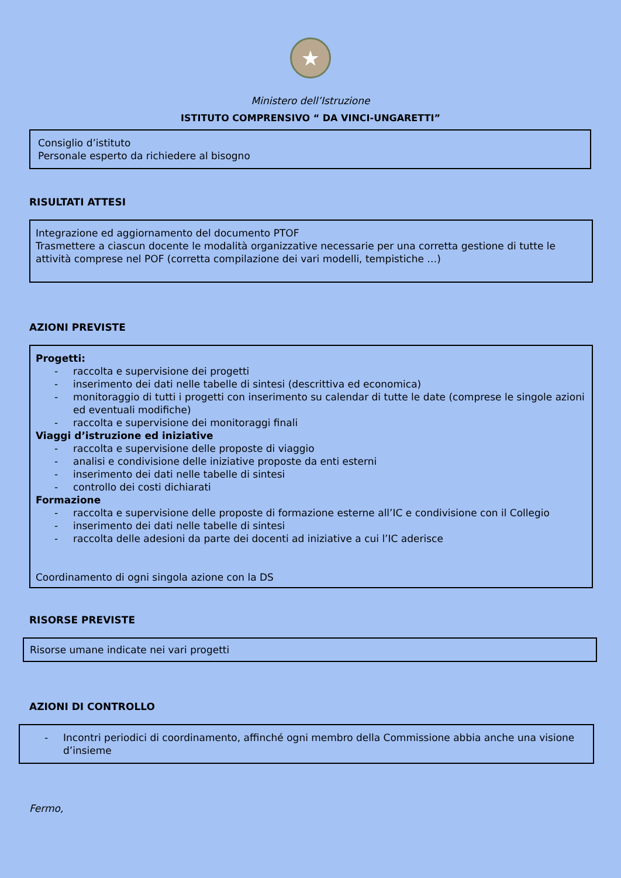★
Ministero dell’Istruzione
ISTITUTO COMPRENSIVO “ DA VINCI-UNGARETTI”
Consiglio d’istituto
Personale esperto da richiedere al bisogno
RISULTATI ATTESI
Integrazione ed aggiornamento del documento PTOF
Trasmettere a ciascun docente le modalità organizzative necessarie per una corretta gestione di tutte le attività comprese nel POF (corretta compilazione dei vari modelli, tempistiche …)
AZIONI PREVISTE
Progetti:
- raccolta e supervisione dei progetti
- inserimento dei dati nelle tabelle di sintesi (descrittiva ed economica)
- monitoraggio di tutti i progetti con inserimento su calendar di tutte le date (comprese le singole azioni ed eventuali modifiche)
- raccolta e supervisione dei monitoraggi finali
Viaggi d’istruzione ed iniziative
- raccolta e supervisione delle proposte di viaggio
- analisi e condivisione delle iniziative proposte da enti esterni
- inserimento dei dati nelle tabelle di sintesi
- controllo dei costi dichiarati
Formazione
- raccolta e supervisione delle proposte di formazione esterne all’IC e condivisione con il Collegio
- inserimento dei dati nelle tabelle di sintesi
- raccolta delle adesioni da parte dei docenti ad iniziative a cui l’IC aderisce
Coordinamento di ogni singola azione con la DS
RISORSE PREVISTE
Risorse umane indicate nei vari progetti
AZIONI DI CONTROLLO
- Incontri periodici di coordinamento, affinché ogni membro della Commissione abbia anche una visione d’insieme
Fermo,